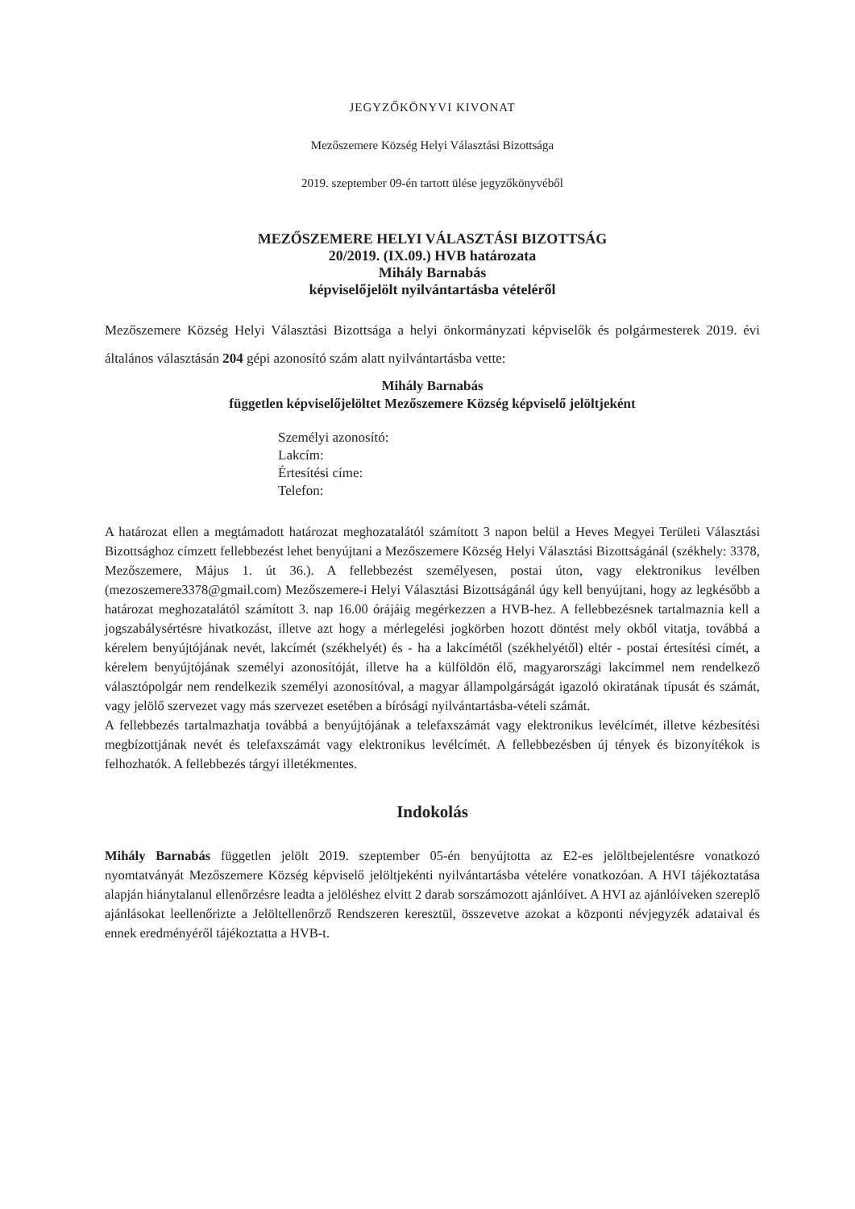JEGYZŐKÖNYVI KIVONAT
Mezőszemere Község Helyi Választási Bizottsága
2019. szeptember 09-én tartott ülése jegyzőkönyvéből
MEZŐSZEMERE HELYI VÁLASZTÁSI BIZOTTSÁG
20/2019. (IX.09.) HVB határozata
Mihály Barnabás
képviselőjelölt nyilvántartásba vételéről
Mezőszemere Község Helyi Választási Bizottsága a helyi önkormányzati képviselők és polgármesterek 2019. évi általános választásán 204 gépi azonosító szám alatt nyilvántartásba vette:
Mihály Barnabás
független képviselőjelöltet Mezőszemere Község képviselő jelöltjeként
Személyi azonosító:
Lakcím:
Értesítési címe:
Telefon:
A határozat ellen a megtámadott határozat meghozatalától számított 3 napon belül a Heves Megyei Területi Választási Bizottsághoz címzett fellebbezést lehet benyújtani a Mezőszemere Község Helyi Választási Bizottságánál (székhely: 3378, Mezőszemere, Május 1. út 36.). A fellebbezést személyesen, postai úton, vagy elektronikus levélben (mezoszemere3378@gmail.com) Mezőszemere-i Helyi Választási Bizottságánál úgy kell benyújtani, hogy az legkésőbb a határozat meghozatalától számított 3. nap 16.00 órájáig megérkezzen a HVB-hez. A fellebbezésnek tartalmaznia kell a jogszabálysértésre hivatkozást, illetve azt hogy a mérlegelési jogkörben hozott döntést mely okból vitatja, továbbá a kérelem benyújtójának nevét, lakcímét (székhelyét) és - ha a lakcímétől (székhelyétől) eltér - postai értesítési címét, a kérelem benyújtójának személyi azonosítóját, illetve ha a külföldön élő, magyarországi lakcímmel nem rendelkező választópolgár nem rendelkezik személyi azonosítóval, a magyar állampolgárságát igazoló okiratának típusát és számát, vagy jelölő szervezet vagy más szervezet esetében a bírósági nyilvántartásba-vételi számát.
A fellebbezés tartalmazhatja továbbá a benyújtójának a telefaxszámát vagy elektronikus levélcímét, illetve kézbesítési megbízottjának nevét és telefaxszámát vagy elektronikus levélcímét. A fellebbezésben új tények és bizonyítékok is felhozhatók. A fellebbezés tárgyi illetékmentes.
Indokolás
Mihály Barnabás független jelölt 2019. szeptember 05-én benyújtotta az E2-es jelöltbejelentésre vonatkozó nyomtatványát Mezőszemere Község képviselő jelöltjekénti nyilvántartásba vételére vonatkozóan. A HVI tájékoztatása alapján hiánytalanul ellenőrzésre leadta a jelöléshez elvitt 2 darab sorszámozott ajánlóívet. A HVI az ajánlóíveken szereplő ajánlásokat leellenőrizte a Jelöltellenőrző Rendszeren keresztül, összevetve azokat a központi névjegyzék adataival és ennek eredményéről tájékoztatta a HVB-t.